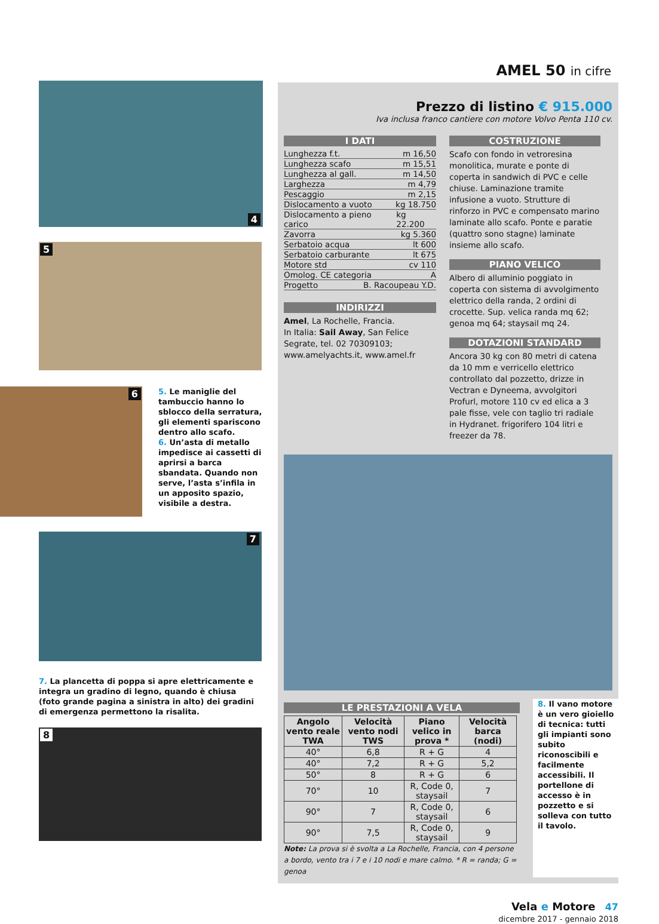4
5
6
5. Le maniglie del tambuccio hanno lo sblocco della serratura, gli elementi spariscono dentro allo scafo.
6. Un’asta di metallo impedisce ai cassetti di aprirsi a barca sbandata. Quando non serve, l’asta s’infila in un apposito spazio, visibile a destra.
7
7. La plancetta di poppa si apre elettricamente e integra un gradino di legno, quando è chiusa (foto grande pagina a sinistra in alto) dei gradini di emergenza permettono la risalita.
8
AMEL 50 in cifre
Prezzo di listino € 915.000
Iva inclusa franco cantiere con motore Volvo Penta 110 cv.
I DATI
Lunghezza f.t. m 16,50
Lunghezza scafo m 15,51
Lunghezza al gall. m 14,50
Larghezza m 4,79
Pescaggio m 2,15
Dislocamento a vuoto kg 18.750
Dislocamento a pieno carico kg 22.200
Zavorra kg 5.360
Serbatoio acqua lt 600
Serbatoio carburante lt 675
Motore std cv 110
Omolog. CE categoria A
Progetto B. Racoupeau Y.D.
INDIRIZZI
Amel, La Rochelle, Francia.
In Italia: Sail Away, San Felice Segrate, tel. 02 70309103;
www.amelyachts.it, www.amel.fr
COSTRUZIONE
Scafo con fondo in vetroresina monolitica, murate e ponte di coperta in sandwich di PVC e celle chiuse. Laminazione tramite infusione a vuoto. Strutture di rinforzo in PVC e compensato marino laminate allo scafo. Ponte e paratie (quattro sono stagne) laminate insieme allo scafo.
PIANO VELICO
Albero di alluminio poggiato in coperta con sistema di avvolgimento elettrico della randa, 2 ordini di crocette. Sup. velica randa mq 62; genoa mq 64; staysail mq 24.
DOTAZIONI STANDARD
Ancora 30 kg con 80 metri di catena da 10 mm e verricello elettrico controllato dal pozzetto, drizze in Vectran e Dyneema, avvolgitori Profurl, motore 110 cv ed elica a 3 pale fisse, vele con taglio tri radiale in Hydranet. frigorifero 104 litri e freezer da 78.
LE PRESTAZIONI A VELA
| Angolo vento reale TWA | Velocità vento nodi TWS | Piano velico in prova * | Velocità barca (nodi) |
| --- | --- | --- | --- |
| 40° | 6,8 | R + G | 4 |
| 40° | 7,2 | R + G | 5,2 |
| 50° | 8 | R + G | 6 |
| 70° | 10 | R, Code 0, staysail | 7 |
| 90° | 7 | R, Code 0, staysail | 6 |
| 90° | 7,5 | R, Code 0, staysail | 9 |
Note: La prova si è svolta a La Rochelle, Francia, con 4 persone a bordo, vento tra i 7 e i 10 nodi e mare calmo. * R = randa; G = genoa
8. Il vano motore è un vero gioiello di tecnica: tutti gli impianti sono subito riconoscibili e facilmente accessibili. Il portellone di accesso è in pozzetto e si solleva con tutto il tavolo.
Vela e Motore 47
dicembre 2017 - gennaio 2018